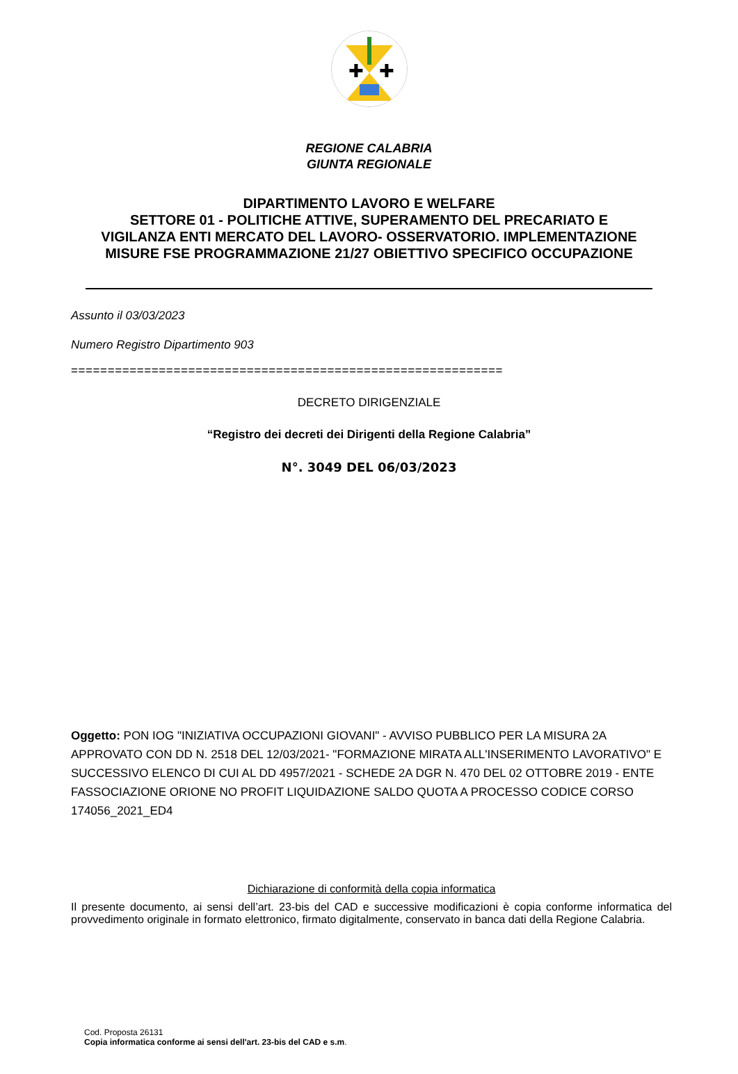✚
✚
REGIONE CALABRIA
GIUNTA REGIONALE
DIPARTIMENTO LAVORO E WELFARE
SETTORE 01 - POLITICHE ATTIVE, SUPERAMENTO DEL PRECARIATO E
VIGILANZA ENTI MERCATO DEL LAVORO- OSSERVATORIO. IMPLEMENTAZIONE
MISURE FSE PROGRAMMAZIONE 21/27 OBIETTIVO SPECIFICO OCCUPAZIONE
Assunto il 03/03/2023
Numero Registro Dipartimento 903
===========================================================
DECRETO DIRIGENZIALE
“Registro dei decreti dei Dirigenti della Regione Calabria”
N°. 3049 DEL 06/03/2023
Oggetto: PON IOG "INIZIATIVA OCCUPAZIONI GIOVANI" - AVVISO PUBBLICO PER LA MISURA 2A APPROVATO CON DD N. 2518 DEL 12/03/2021- "FORMAZIONE MIRATA ALL'INSERIMENTO LAVORATIVO" E SUCCESSIVO ELENCO DI CUI AL DD 4957/2021 - SCHEDE 2A DGR N. 470 DEL 02 OTTOBRE 2019 - ENTE FASSOCIAZIONE ORIONE NO PROFIT LIQUIDAZIONE SALDO QUOTA A PROCESSO CODICE CORSO 174056_2021_ED4
Dichiarazione di conformità della copia informatica
Il presente documento, ai sensi dell’art. 23-bis del CAD e successive modificazioni è copia conforme informatica del provvedimento originale in formato elettronico, firmato digitalmente, conservato in banca dati della Regione Calabria.
Cod. Proposta 26131
Copia informatica conforme ai sensi dell'art. 23-bis del CAD e s.m.